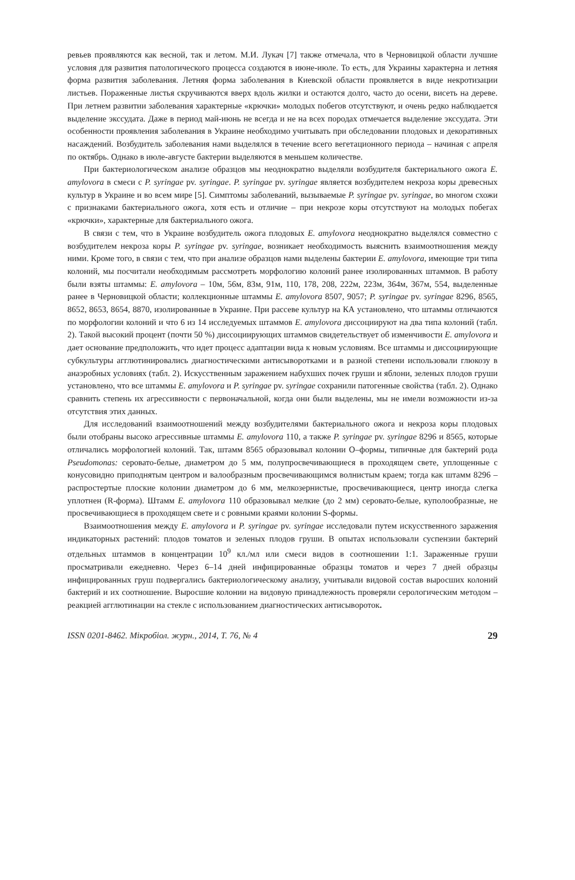ревьев проявляются как весной, так и летом. М.И. Лукач [7] также отмечала, что в Черновицкой области лучшие условия для развития патологического процесса создаются в июне-июле. То есть, для Украины характерна и летняя форма развития заболевания. Летняя форма заболевания в Киевской области проявляется в виде некротизации листьев. Пораженные листья скручиваются вверх вдоль жилки и остаются долго, часто до осени, висеть на дереве. При летнем развитии заболевания характерные «крючки» молодых побегов отсутствуют, и очень редко наблюдается выделение экссудата. Даже в период май-июнь не всегда и не на всех породах отмечается выделение экссудата. Эти особенности проявления заболевания в Украине необходимо учитывать при обследовании плодовых и декоративных насаждений. Возбудитель заболевания нами выделялся в течение всего вегетационного периода – начиная с апреля по октябрь. Однако в июле-августе бактерии выделяются в меньшем количестве.
При бактериологическом анализе образцов мы неоднократно выделяли возбудителя бактериального ожога E. amylovora в смеси с P. syringae pv. syringae. P. syringae pv. syringae является возбудителем некроза коры древесных культур в Украине и во всем мире [5]. Симптомы заболеваний, вызываемые P. syringae pv. syringae, во многом схожи с признаками бактериального ожога, хотя есть и отличие – при некрозе коры отсутствуют на молодых побегах «крючки», характерные для бактериального ожога.
В связи с тем, что в Украине возбудитель ожога плодовых E. amylovora неоднократно выделялся совместно с возбудителем некроза коры P. syringae pv. syringae, возникает необходимость выяснить взаимоотношения между ними. Кроме того, в связи с тем, что при анализе образцов нами выделены бактерии E. amylovora, имеющие три типа колоний, мы посчитали необходимым рассмотреть морфологию колоний ранее изолированных штаммов. В работу были взяты штаммы: E. amylovora – 10м, 56м, 83м, 91м, 110, 178, 208, 222м, 223м, 364м, 367м, 554, выделенные ранее в Черновицкой области; коллекционные штаммы E. amylovora 8507, 9057; P. syringae pv. syringae 8296, 8565, 8652, 8653, 8654, 8870, изолированные в Украине. При рассеве культур на КА установлено, что штаммы отличаются по морфологии колоний и что 6 из 14 исследуемых штаммов E. amylovora диссоциируют на два типа колоний (табл. 2). Такой высокий процент (почти 50 %) диссоциирующих штаммов свидетельствует об изменчивости E. amylovora и дает основание предположить, что идет процесс адаптации вида к новым условиям. Все штаммы и диссоциирующие субкультуры агглютинировались диагностическими антисыворотками и в разной степени использовали глюкозу в анаэробных условиях (табл. 2). Искусственным заражением набухших почек груши и яблони, зеленых плодов груши установлено, что все штаммы E. amylovora и P. syringae pv. syringae сохранили патогенные свойства (табл. 2). Однако сравнить степень их агрессивности с первоначальной, когда они были выделены, мы не имели возможности из-за отсутствия этих данных.
Для исследований взаимоотношений между возбудителями бактериального ожога и некроза коры плодовых были отобраны высоко агрессивные штаммы E. amylovora 110, а также P. syringae pv. syringae 8296 и 8565, которые отличались морфологией колоний. Так, штамм 8565 образовывал колонии О–формы, типичные для бактерий рода Pseudomonas: серовато-белые, диаметром до 5 мм, полупросвечивающиеся в проходящем свете, уплощенные с конусовидно приподнятым центром и валообразным просвечивающимся волнистым краем; тогда как штамм 8296 – распростертые плоские колонии диаметром до 6 мм, мелкозернистые, просвечивающиеся, центр иногда слегка уплотнен (R-форма). Штамм E. amylovora 110 образовывал мелкие (до 2 мм) серовато-белые, куполообразные, не просвечивающиеся в проходящем свете и с ровными краями колонии S-формы.
Взаимоотношения между E. amylovora и P. syringae pv. syringae исследовали путем искусственного заражения индикаторных растений: плодов томатов и зеленых плодов груши. В опытах использовали суспензии бактерий отдельных штаммов в концентрации 10<sup>9</sup> кл./мл или смеси видов в соотношении 1:1. Зараженные груши просматривали ежедневно. Через 6–14 дней инфицированные образцы томатов и через 7 дней образцы инфицированных груш подвергались бактериологическому анализу, учитывали видовой состав выросших колоний бактерий и их соотношение. Выросшие колонии на видовую принадлежность проверяли серологическим методом – реакцией агглютинации на стекле с использованием диагностических антисывороток.
ISSN 0201-8462. Мікробіол. журн., 2014, Т. 76, № 4 29